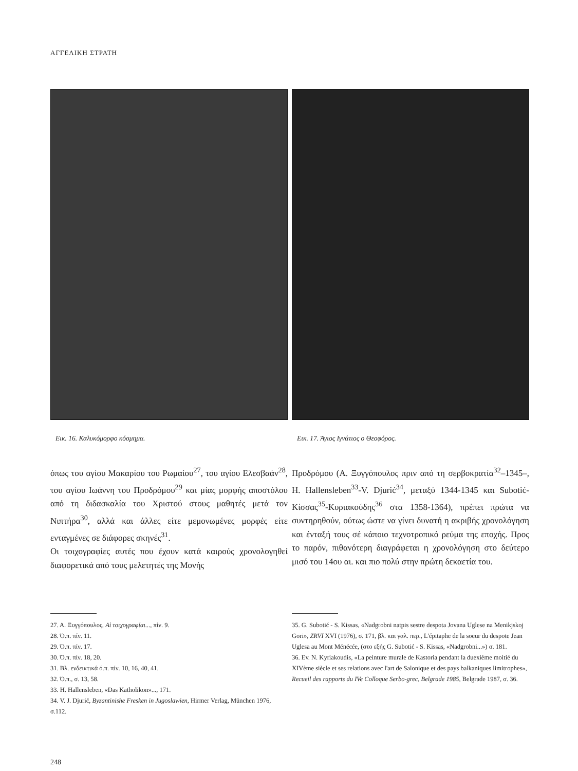ΑΓΓΕΛΙΚΗ ΣΤΡΑΤΗ
Εικ. 16. Καλυκόμορφο κόσμημα. Εικ. 17. Άγιος Ιγνάτιος ο Θεοφόρος.
όπως του αγίου Μακαρίου του Ρωμαίου<sup>27</sup>, του αγίου Ελεσβαάν<sup>28</sup>, του αγίου Ιωάννη του Προδρόμου<sup>29</sup> και μίας μορφής αποστόλου από τη διδασκαλία του Χριστού στους μαθητές μετά τον Νιπτήρα<sup>30</sup>, αλλά και άλλες είτε μεμονωμένες μορφές είτε ενταγμένες σε διάφορες σκηνές<sup>31</sup>.
Οι τοιχογραφίες αυτές που έχουν κατά καιρούς χρονολογηθεί διαφορετικά από τους μελετητές της Μονής
Προδρόμου (Α. Ξυγγόπουλος πριν από τη σερβοκρατία<sup>32</sup>–1345–, H. Hallensleben<sup>33</sup>-V. Djurić<sup>34</sup>, μεταξύ 1344-1345 και Subotić-Κίσσας<sup>35</sup>-Κυριακούδης<sup>36</sup> στα 1358-1364), πρέπει πρώτα να συντηρηθούν, ούτως ώστε να γίνει δυνατή η ακριβής χρονολόγηση και ένταξή τους σέ κάποιο τεχνοτροπικό ρεύμα της εποχής. Προς το παρόν, πιθανότερη διαγράφεται η χρονολόγηση στο δεύτερο μισό του 14ου αι. και πιο πολύ στην πρώτη δεκαετία του.
27. Α. Ξυγγόπουλος, Αἱ τοιχογραφίαι..., πίν. 9.
28. Ό.π. πίν. 11.
29. Ό.π. πίν. 17.
30. Ό.π. πίν. 18, 20.
31. Βλ. ενδεικτικά ό.π. πίν. 10, 16, 40, 41.
32. Ό.π., σ. 13, 58.
33. H. Hallensleben, «Das Katholikon»..., 171.
34. V. J. Djurić, Byzantinishe Fresken in Jugoslawien, Hirmer Verlag, München 1976, σ.112.
35. G. Subotić - S. Kissas, «Nadgrobni natpis sestre despota Jovana Uglese na Menikjskoj Gori», ZRVI XVI (1976), σ. 171, βλ. και γαλ. περ., L'épitaphe de la soeur du despote Jean Uglesa au Mont Ménécée, (στο εξής G. Subotić - S. Kissas, «Nadgrobni...») σ. 181.
36. Ev. N. Kyriakoudis, «La peinture murale de Kastoria pendant la duexième moitié du XIVème siècle et ses relations avec l'art de Salonique et des pays balkaniques limitrophes», Recueil des rapports du IVe Colloque Serbo-grec, Belgrade 1985, Belgrade 1987, σ. 36.
248